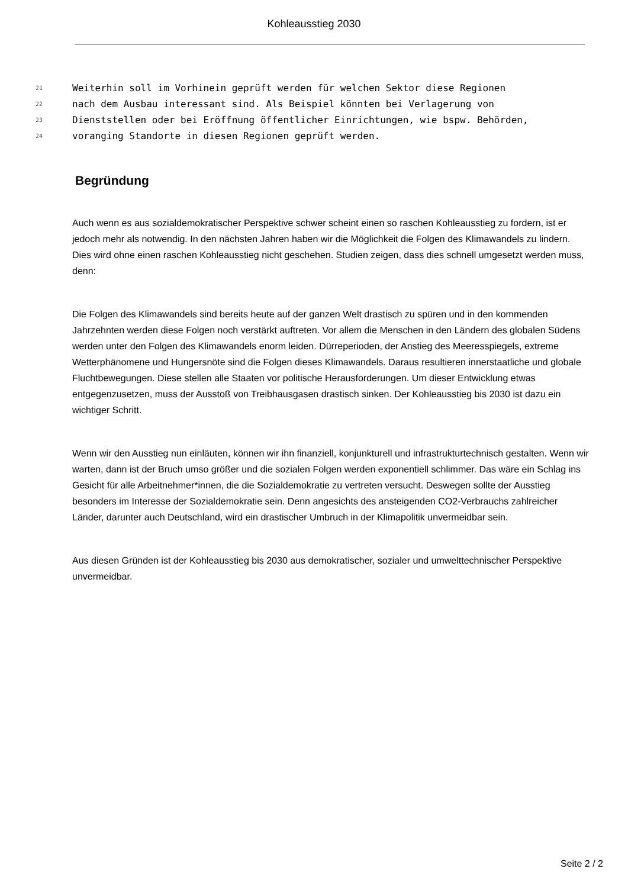Kohleausstieg 2030
21 Weiterhin soll im Vorhinein geprüft werden für welchen Sektor diese Regionen
22 nach dem Ausbau interessant sind. Als Beispiel könnten bei Verlagerung von
23 Dienststellen oder bei Eröffnung öffentlicher Einrichtungen, wie bspw. Behörden,
24 voranging Standorte in diesen Regionen geprüft werden.
Begründung
Auch wenn es aus sozialdemokratischer Perspektive schwer scheint einen so raschen Kohleausstieg zu fordern, ist er jedoch mehr als notwendig. In den nächsten Jahren haben wir die Möglichkeit die Folgen des Klimawandels zu lindern. Dies wird ohne einen raschen Kohleausstieg nicht geschehen. Studien zeigen, dass dies schnell umgesetzt werden muss, denn:
Die Folgen des Klimawandels sind bereits heute auf der ganzen Welt drastisch zu spüren und in den kommenden Jahrzehnten werden diese Folgen noch verstärkt auftreten. Vor allem die Menschen in den Ländern des globalen Südens werden unter den Folgen des Klimawandels enorm leiden. Dürreperioden, der Anstieg des Meeresspiegels, extreme Wetterphänomene und Hungersnöte sind die Folgen dieses Klimawandels. Daraus resultieren innerstaatliche und globale Fluchtbewegungen. Diese stellen alle Staaten vor politische Herausforderungen. Um dieser Entwicklung etwas entgegenzusetzen, muss der Ausstoß von Treibhausgasen drastisch sinken. Der Kohleausstieg bis 2030 ist dazu ein wichtiger Schritt.
Wenn wir den Ausstieg nun einläuten, können wir ihn finanziell, konjunkturell und infrastrukturtechnisch gestalten. Wenn wir warten, dann ist der Bruch umso größer und die sozialen Folgen werden exponentiell schlimmer. Das wäre ein Schlag ins Gesicht für alle Arbeitnehmer*innen, die die Sozialdemokratie zu vertreten versucht. Deswegen sollte der Ausstieg besonders im Interesse der Sozialdemokratie sein. Denn angesichts des ansteigenden CO2-Verbrauchs zahlreicher Länder, darunter auch Deutschland, wird ein drastischer Umbruch in der Klimapolitik unvermeidbar sein.
Aus diesen Gründen ist der Kohleausstieg bis 2030 aus demokratischer, sozialer und umwelttechnischer Perspektive unvermeidbar.
Seite 2 / 2